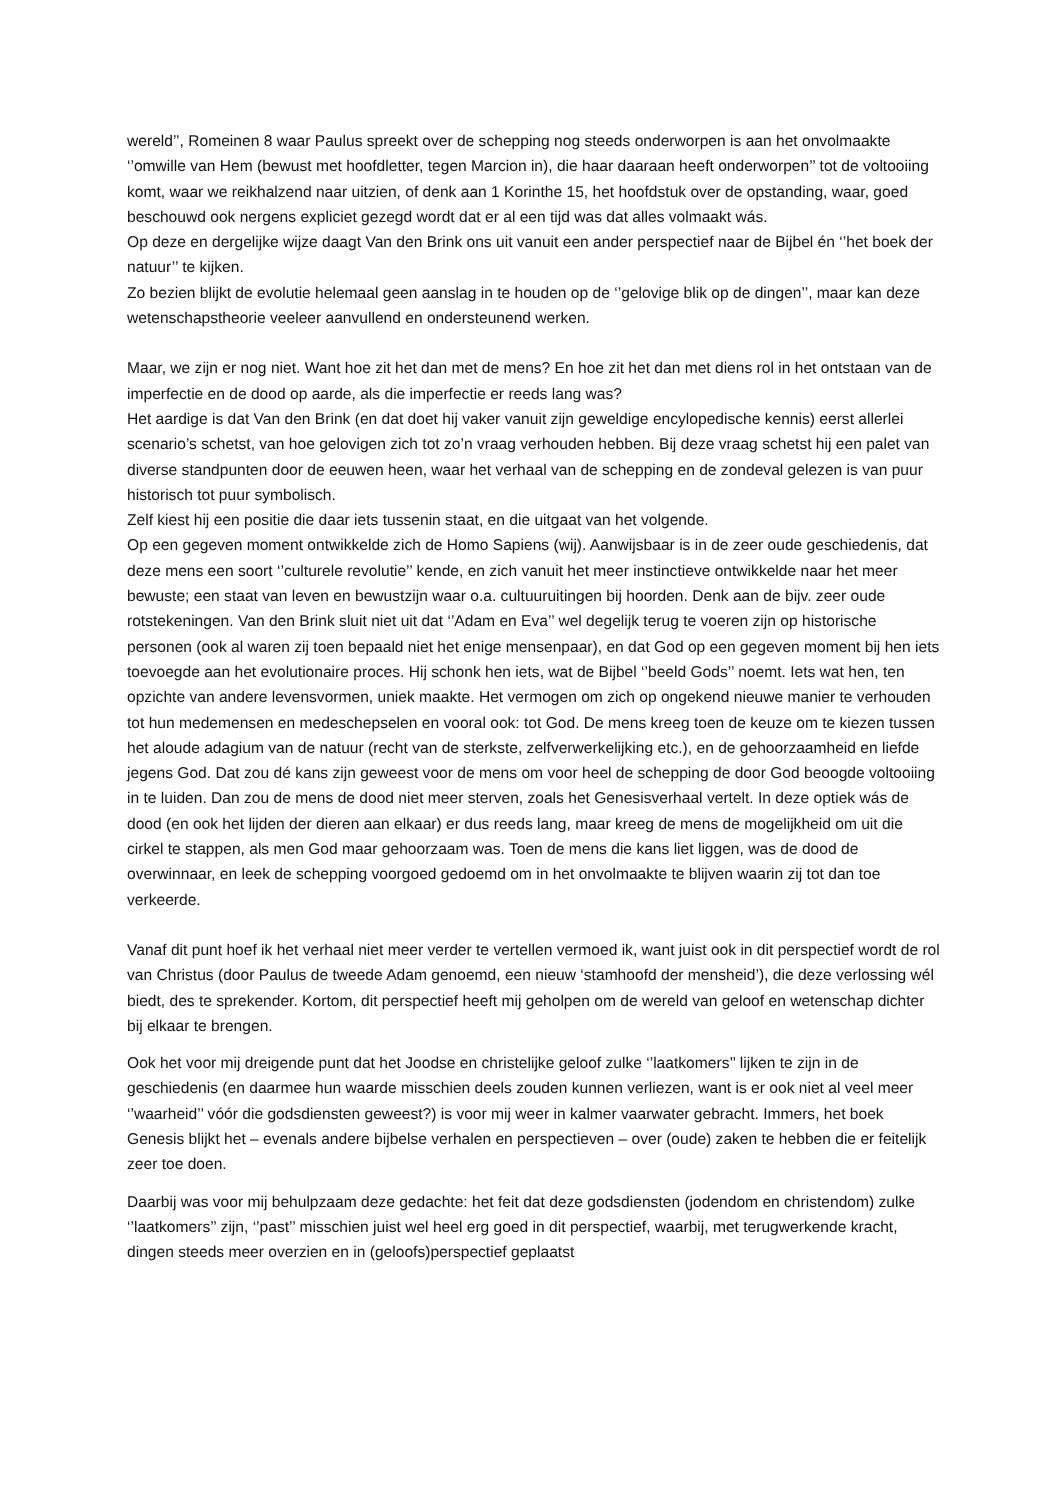wereld’’, Romeinen 8 waar Paulus spreekt over de schepping nog steeds onderworpen is aan het onvolmaakte ‘’omwille van Hem (bewust met hoofdletter, tegen Marcion in), die haar daaraan heeft onderworpen’’ tot de voltooiing komt, waar we reikhalzend naar uitzien, of denk aan 1 Korinthe 15, het hoofdstuk over de opstanding, waar, goed beschouwd ook nergens expliciet gezegd wordt dat er al een tijd was dat alles volmaakt wás.
Op deze en dergelijke wijze daagt Van den Brink ons uit vanuit een ander perspectief naar de Bijbel én ‘’het boek der natuur’’ te kijken.
Zo bezien blijkt de evolutie helemaal geen aanslag in te houden op de ‘’gelovige blik op de dingen’’, maar kan deze wetenschapstheorie veeleer aanvullend en ondersteunend werken.
Maar, we zijn er nog niet. Want hoe zit het dan met de mens? En hoe zit het dan met diens rol in het ontstaan van de imperfectie en de dood op aarde, als die imperfectie er reeds lang was?
Het aardige is dat Van den Brink (en dat doet hij vaker vanuit zijn geweldige encylopedische kennis) eerst allerlei scenario’s schetst, van hoe gelovigen zich tot zo’n vraag verhouden hebben. Bij deze vraag schetst hij een palet van diverse standpunten door de eeuwen heen, waar het verhaal van de schepping en de zondeval gelezen is van puur historisch tot puur symbolisch.
Zelf kiest hij een positie die daar iets tussenin staat, en die uitgaat van het volgende.
Op een gegeven moment ontwikkelde zich de Homo Sapiens (wij). Aanwijsbaar is in de zeer oude geschiedenis, dat deze mens een soort ‘’culturele revolutie’’ kende, en zich vanuit het meer instinctieve ontwikkelde naar het meer bewuste; een staat van leven en bewustzijn waar o.a. cultuuruitingen bij hoorden. Denk aan de bijv. zeer oude rotstekeningen. Van den Brink sluit niet uit dat ‘’Adam en Eva’’ wel degelijk terug te voeren zijn op historische personen (ook al waren zij toen bepaald niet het enige mensenpaar), en dat God op een gegeven moment bij hen iets toevoegde aan het evolutionaire proces. Hij schonk hen iets, wat de Bijbel ‘’beeld Gods’’ noemt. Iets wat hen, ten opzichte van andere levensvormen, uniek maakte. Het vermogen om zich op ongekend nieuwe manier te verhouden tot hun medemensen en medeschepselen en vooral ook: tot God. De mens kreeg toen de keuze om te kiezen tussen het aloude adagium van de natuur (recht van de sterkste, zelfverwerkelijking etc.), en de gehoorzaamheid en liefde jegens God. Dat zou dé kans zijn geweest voor de mens om voor heel de schepping de door God beoogde voltooiing in te luiden. Dan zou de mens de dood niet meer sterven, zoals het Genesisverhaal vertelt. In deze optiek wás de dood (en ook het lijden der dieren aan elkaar) er dus reeds lang, maar kreeg de mens de mogelijkheid om uit die cirkel te stappen, als men God maar gehoorzaam was. Toen de mens die kans liet liggen, was de dood de overwinnaar, en leek de schepping voorgoed gedoemd om in het onvolmaakte te blijven waarin zij tot dan toe verkeerde.
Vanaf dit punt hoef ik het verhaal niet meer verder te vertellen vermoed ik, want juist ook in dit perspectief wordt de rol van Christus (door Paulus de tweede Adam genoemd, een nieuw ‘stamhoofd der mensheid’), die deze verlossing wél biedt, des te sprekender. Kortom, dit perspectief heeft mij geholpen om de wereld van geloof en wetenschap dichter bij elkaar te brengen.
Ook het voor mij dreigende punt dat het Joodse en christelijke geloof zulke ‘’laatkomers’’ lijken te zijn in de geschiedenis (en daarmee hun waarde misschien deels zouden kunnen verliezen, want is er ook niet al veel meer ‘’waarheid’’ vóór die godsdiensten geweest?) is voor mij weer in kalmer vaarwater gebracht. Immers, het boek Genesis blijkt het – evenals andere bijbelse verhalen en perspectieven – over (oude) zaken te hebben die er feitelijk zeer toe doen.
Daarbij was voor mij behulpzaam deze gedachte: het feit dat deze godsdiensten (jodendom en christendom) zulke ‘’laatkomers’’ zijn, ‘’past’’ misschien juist wel heel erg goed in dit perspectief, waarbij, met terugwerkende kracht, dingen steeds meer overzien en in (geloofs)perspectief geplaatst